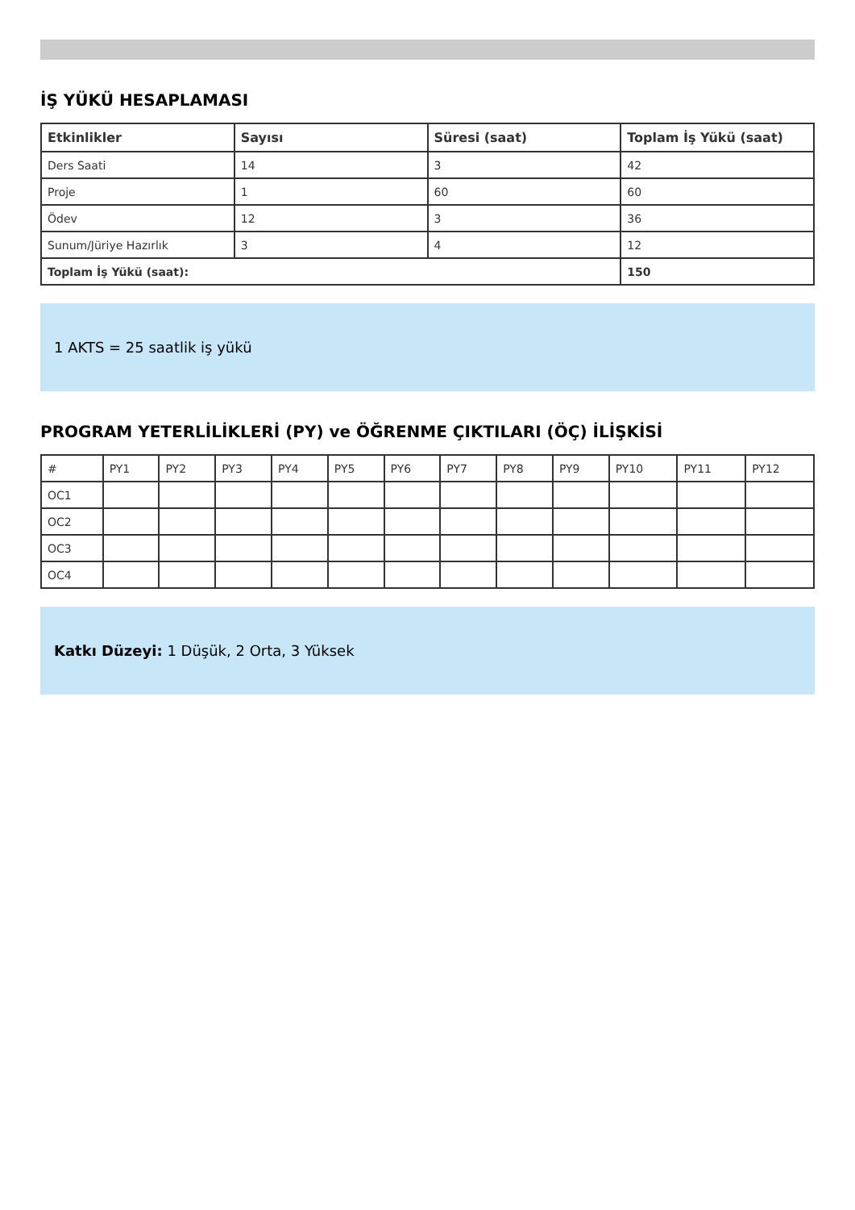İŞ YÜKÜ HESAPLAMASI
| Etkinlikler | Sayısı | Süresi (saat) | Toplam İş Yükü (saat) |
| --- | --- | --- | --- |
| Ders Saati | 14 | 3 | 42 |
| Proje | 1 | 60 | 60 |
| Ödev | 12 | 3 | 36 |
| Sunum/Jüriye Hazırlık | 3 | 4 | 12 |
| Toplam İş Yükü (saat): | | | 150 |
1 AKTS = 25 saatlik iş yükü
PROGRAM YETERLİLİKLERİ (PY) ve ÖĞRENME ÇIKTILARI (ÖÇ) İLİŞKİSİ
| # | PY1 | PY2 | PY3 | PY4 | PY5 | PY6 | PY7 | PY8 | PY9 | PY10 | PY11 | PY12 |
| OC1 | | | | | | | | | | | | |
| OC2 | | | | | | | | | | | | |
| OC3 | | | | | | | | | | | | |
| OC4 | | | | | | | | | | | | |
Katkı Düzeyi: 1 Düşük, 2 Orta, 3 Yüksek